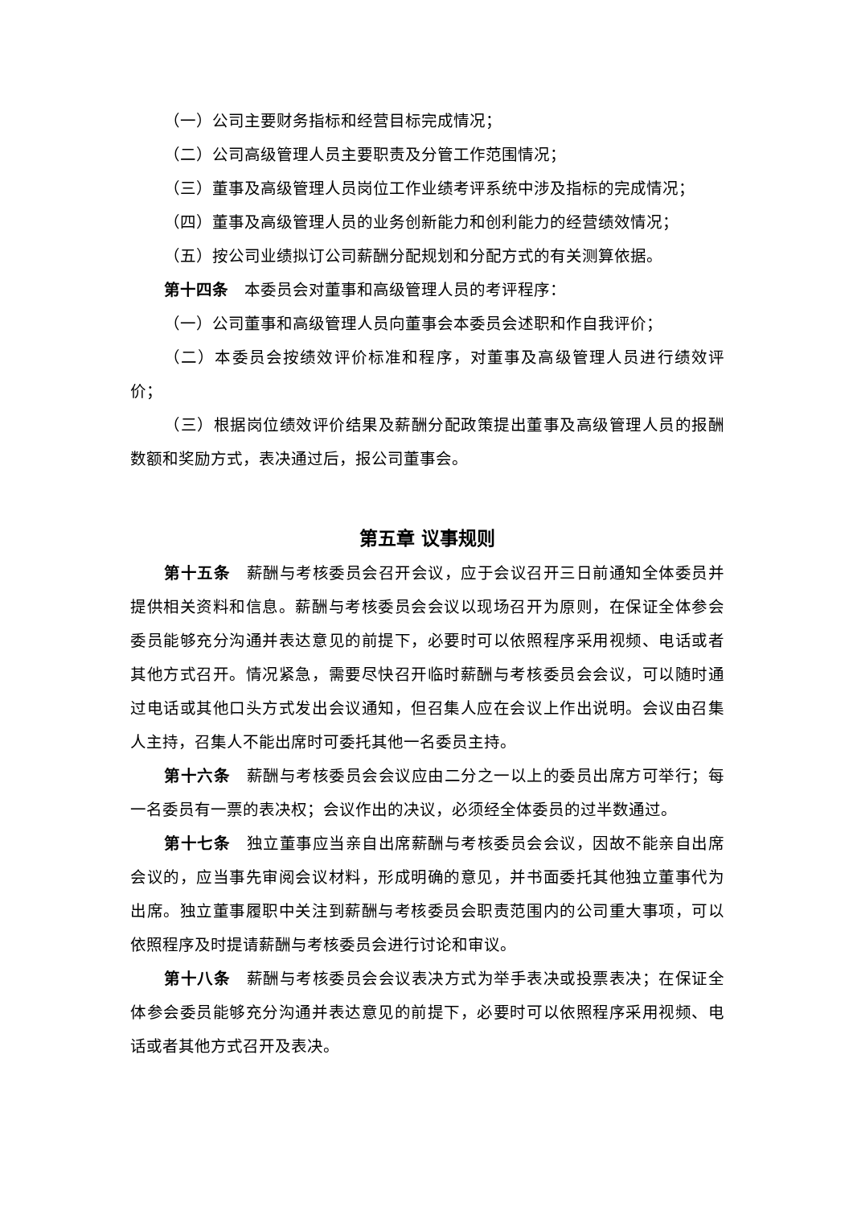（一）公司主要财务指标和经营目标完成情况；
（二）公司高级管理人员主要职责及分管工作范围情况；
（三）董事及高级管理人员岗位工作业绩考评系统中涉及指标的完成情况；
（四）董事及高级管理人员的业务创新能力和创利能力的经营绩效情况；
（五）按公司业绩拟订公司薪酬分配规划和分配方式的有关测算依据。
第十四条　本委员会对董事和高级管理人员的考评程序：
（一）公司董事和高级管理人员向董事会本委员会述职和作自我评价；
（二）本委员会按绩效评价标准和程序，对董事及高级管理人员进行绩效评价；
（三）根据岗位绩效评价结果及薪酬分配政策提出董事及高级管理人员的报酬数额和奖励方式，表决通过后，报公司董事会。
第五章 议事规则
第十五条　薪酬与考核委员会召开会议，应于会议召开三日前通知全体委员并提供相关资料和信息。薪酬与考核委员会会议以现场召开为原则，在保证全体参会委员能够充分沟通并表达意见的前提下，必要时可以依照程序采用视频、电话或者其他方式召开。情况紧急，需要尽快召开临时薪酬与考核委员会会议，可以随时通过电话或其他口头方式发出会议通知，但召集人应在会议上作出说明。会议由召集人主持，召集人不能出席时可委托其他一名委员主持。
第十六条　薪酬与考核委员会会议应由二分之一以上的委员出席方可举行；每一名委员有一票的表决权；会议作出的决议，必须经全体委员的过半数通过。
第十七条　独立董事应当亲自出席薪酬与考核委员会会议，因故不能亲自出席会议的，应当事先审阅会议材料，形成明确的意见，并书面委托其他独立董事代为出席。独立董事履职中关注到薪酬与考核委员会职责范围内的公司重大事项，可以依照程序及时提请薪酬与考核委员会进行讨论和审议。
第十八条　薪酬与考核委员会会议表决方式为举手表决或投票表决；在保证全体参会委员能够充分沟通并表达意见的前提下，必要时可以依照程序采用视频、电话或者其他方式召开及表决。